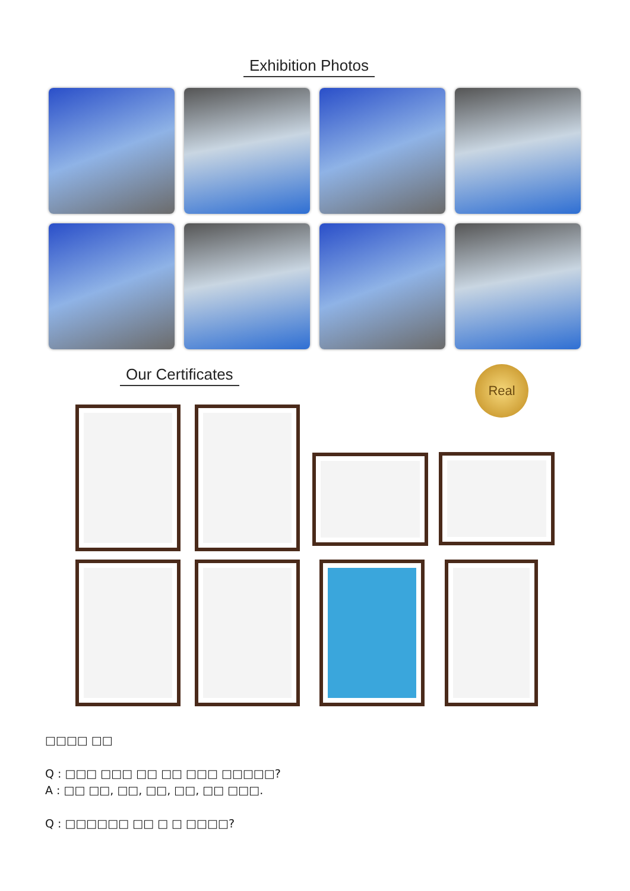Exhibition Photos
Our Certificates Real
□□□□ □□
Q : □□□ □□□ □□ □□ □□□ □□□□□?
A : □□ □□, □□, □□, □□, □□ □□□.
Q : □□□□□□ □□ □ □ □□□□?